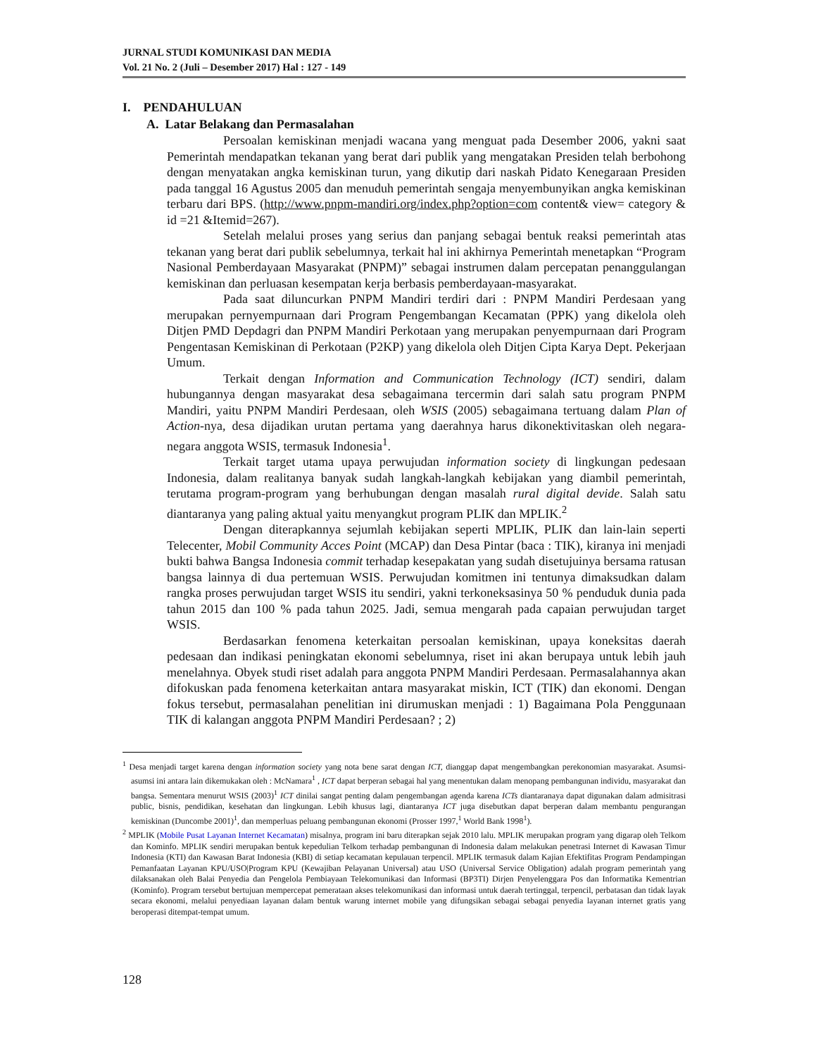JURNAL STUDI KOMUNIKASI DAN MEDIA
Vol. 21 No. 2 (Juli – Desember 2017) Hal : 127 - 149
I. PENDAHULUAN
A. Latar Belakang dan Permasalahan
Persoalan kemiskinan menjadi wacana yang menguat pada Desember 2006, yakni saat Pemerintah mendapatkan tekanan yang berat dari publik yang mengatakan Presiden telah berbohong dengan menyatakan angka kemiskinan turun, yang dikutip dari naskah Pidato Kenegaraan Presiden pada tanggal 16 Agustus 2005 dan menuduh pemerintah sengaja menyembunyikan angka kemiskinan terbaru dari BPS. (http://www.pnpm-mandiri.org/index.php?option=com content& view= category & id =21 &Itemid=267).
Setelah melalui proses yang serius dan panjang sebagai bentuk reaksi pemerintah atas tekanan yang berat dari publik sebelumnya, terkait hal ini akhirnya Pemerintah menetapkan “Program Nasional Pemberdayaan Masyarakat (PNPM)” sebagai instrumen dalam percepatan penanggulangan kemiskinan dan perluasan kesempatan kerja berbasis pemberdayaan-masyarakat.
Pada saat diluncurkan PNPM Mandiri terdiri dari : PNPM Mandiri Perdesaan yang merupakan pernyempurnaan dari Program Pengembangan Kecamatan (PPK) yang dikelola oleh Ditjen PMD Depdagri dan PNPM Mandiri Perkotaan yang merupakan penyempurnaan dari Program Pengentasan Kemiskinan di Perkotaan (P2KP) yang dikelola oleh Ditjen Cipta Karya Dept. Pekerjaan Umum.
Terkait dengan Information and Communication Technology (ICT) sendiri, dalam hubungannya dengan masyarakat desa sebagaimana tercermin dari salah satu program PNPM Mandiri, yaitu PNPM Mandiri Perdesaan, oleh WSIS (2005) sebagaimana tertuang dalam Plan of Action-nya, desa dijadikan urutan pertama yang daerahnya harus dikonektivitaskan oleh negara-negara anggota WSIS, termasuk Indonesia<sup>1</sup>.
Terkait target utama upaya perwujudan information society di lingkungan pedesaan Indonesia, dalam realitanya banyak sudah langkah-langkah kebijakan yang diambil pemerintah, terutama program-program yang berhubungan dengan masalah rural digital devide. Salah satu diantaranya yang paling aktual yaitu menyangkut program PLIK dan MPLIK.<sup>2</sup>
Dengan diterapkannya sejumlah kebijakan seperti MPLIK, PLIK dan lain-lain seperti Telecenter, Mobil Community Acces Point (MCAP) dan Desa Pintar (baca : TIK), kiranya ini menjadi bukti bahwa Bangsa Indonesia commit terhadap kesepakatan yang sudah disetujuinya bersama ratusan bangsa lainnya di dua pertemuan WSIS. Perwujudan komitmen ini tentunya dimaksudkan dalam rangka proses perwujudan target WSIS itu sendiri, yakni terkoneksasinya 50 % penduduk dunia pada tahun 2015 dan 100 % pada tahun 2025. Jadi, semua mengarah pada capaian perwujudan target WSIS.
Berdasarkan fenomena keterkaitan persoalan kemiskinan, upaya koneksitas daerah pedesaan dan indikasi peningkatan ekonomi sebelumnya, riset ini akan berupaya untuk lebih jauh menelahnya. Obyek studi riset adalah para anggota PNPM Mandiri Perdesaan. Permasalahannya akan difokuskan pada fenomena keterkaitan antara masyarakat miskin, ICT (TIK) dan ekonomi. Dengan fokus tersebut, permasalahan penelitian ini dirumuskan menjadi : 1) Bagaimana Pola Penggunaan TIK di kalangan anggota PNPM Mandiri Perdesaan? ; 2)
<sup>1</sup> Desa menjadi target karena dengan information society yang nota bene sarat dengan ICT, dianggap dapat mengembangkan perekonomian masyarakat. Asumsi-asumsi ini antara lain dikemukakan oleh : McNamara<sup>1</sup> , ICT dapat berperan sebagai hal yang menentukan dalam menopang pembangunan individu, masyarakat dan bangsa. Sementara menurut WSIS (2003)<sup>1</sup> ICT dinilai sangat penting dalam pengembangan agenda karena ICTs diantaranaya dapat digunakan dalam admisitrasi public, bisnis, pendidikan, kesehatan dan lingkungan. Lebih khusus lagi, diantaranya ICT juga disebutkan dapat berperan dalam membantu pengurangan kemiskinan (Duncombe 2001)<sup>1</sup>, dan memperluas peluang pembangunan ekonomi (Prosser 1997,<sup>1</sup> World Bank 1998<sup>1</sup>).
<sup>2</sup> MPLIK (Mobile Pusat Layanan Internet Kecamatan) misalnya, program ini baru diterapkan sejak 2010 lalu. MPLIK merupakan program yang digarap oleh Telkom dan Kominfo. MPLIK sendiri merupakan bentuk kepedulian Telkom terhadap pembangunan di Indonesia dalam melakukan penetrasi Internet di Kawasan Timur Indonesia (KTI) dan Kawasan Barat Indonesia (KBI) di setiap kecamatan kepulauan terpencil. MPLIK termasuk dalam Kajian Efektifitas Program Pendampingan Pemanfaatan Layanan KPU/USO|Program KPU (Kewajiban Pelayanan Universal) atau USO (Universal Service Obligation) adalah program pemerintah yang dilaksanakan oleh Balai Penyedia dan Pengelola Pembiayaan Telekomunikasi dan Informasi (BP3TI) Dirjen Penyelenggara Pos dan Informatika Kementrian (Kominfo). Program tersebut bertujuan mempercepat pemerataan akses telekomunikasi dan informasi untuk daerah tertinggal, terpencil, perbatasan dan tidak layak secara ekonomi, melalui penyediaan layanan dalam bentuk warung internet mobile yang difungsikan sebagai sebagai penyedia layanan internet gratis yang beroperasi ditempat-tempat umum.
128